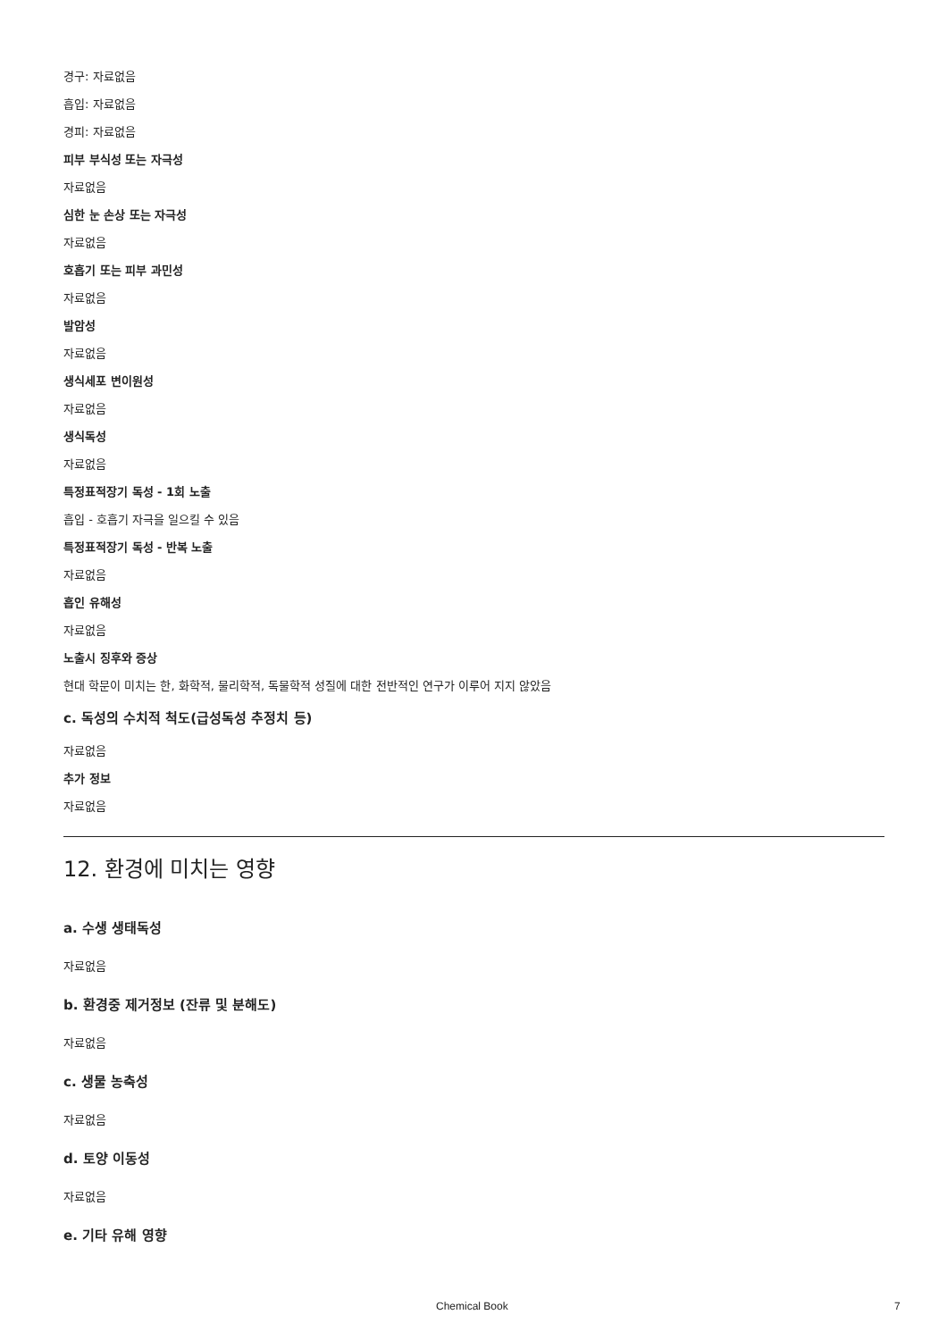경구: 자료없음
흡입: 자료없음
경피: 자료없음
피부 부식성 또는 자극성
자료없음
심한 눈 손상 또는 자극성
자료없음
호흡기 또는 피부 과민성
자료없음
발암성
자료없음
생식세포 변이원성
자료없음
생식독성
자료없음
특정표적장기 독성 - 1회 노출
흡입 - 호흡기 자극을 일으킬 수 있음
특정표적장기 독성 - 반복 노출
자료없음
흡인 유해성
자료없음
노출시 징후와 증상
현대 학문이 미치는 한, 화학적, 물리학적, 독물학적 성질에 대한 전반적인 연구가 이루어 지지 않았음
c. 독성의 수치적 척도(급성독성 추정치 등)
자료없음
추가 정보
자료없음
12. 환경에 미치는 영향
a. 수생 생태독성
자료없음
b. 환경중 제거정보 (잔류 및 분해도)
자료없음
c. 생물 농축성
자료없음
d. 토양 이동성
자료없음
e. 기타 유해 영향
Chemical Book 7